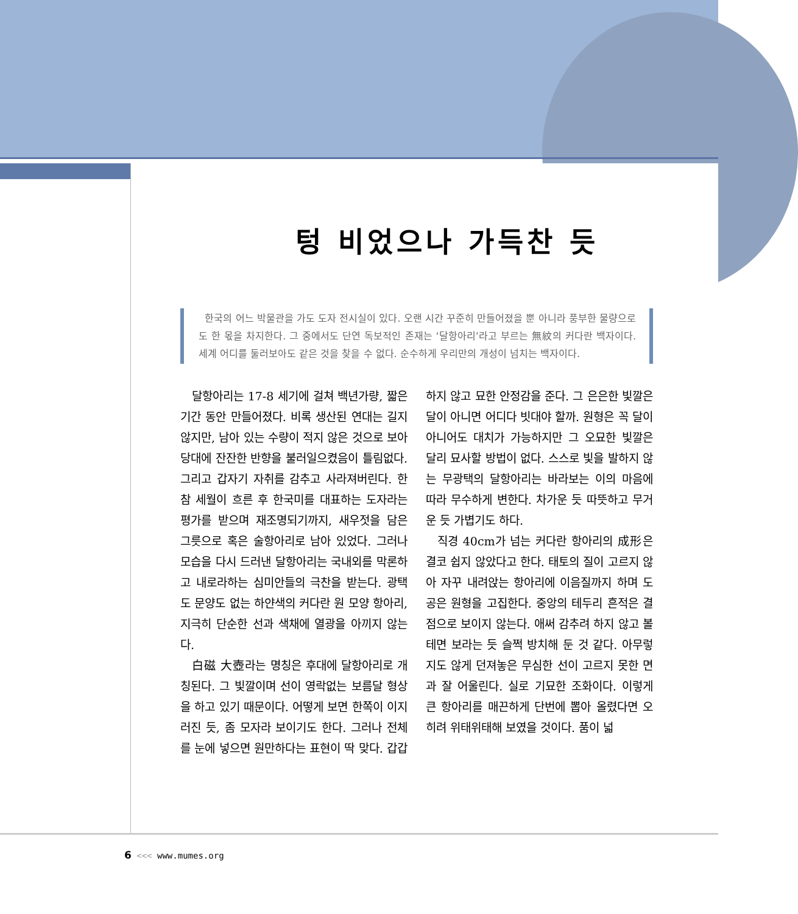텅 비었으나 가득찬 듯
한국의 어느 박물관을 가도 도자 전시실이 있다. 오랜 시간 꾸준히 만들어졌을 뿐 아니라 풍부한 물량으로도 한 몫을 차지한다. 그 중에서도 단연 독보적인 존재는 ‘달항아리’라고 부르는 無紋의 커다란 백자이다. 세계 어디를 둘러보아도 같은 것을 찾을 수 없다. 순수하게 우리만의 개성이 넘치는 백자이다.
달항아리는 17-8 세기에 걸쳐 백년가량, 짧은 기간 동안 만들어졌다. 비록 생산된 연대는 길지 않지만, 남아 있는 수량이 적지 않은 것으로 보아 당대에 잔잔한 반향을 불러일으켰음이 틀림없다. 그리고 갑자기 자취를 감추고 사라져버린다. 한참 세월이 흐른 후 한국미를 대표하는 도자라는 평가를 받으며 재조명되기까지, 새우젓을 담은 그릇으로 혹은 술항아리로 남아 있었다. 그러나 모습을 다시 드러낸 달항아리는 국내외를 막론하고 내로라하는 심미안들의 극찬을 받는다. 광택도 문양도 없는 하얀색의 커다란 원 모양 항아리, 지극히 단순한 선과 색채에 열광을 아끼지 않는다.
白磁 大壺라는 명칭은 후대에 달항아리로 개칭된다. 그 빛깔이며 선이 영락없는 보름달 형상을 하고 있기 때문이다. 어떻게 보면 한쪽이 이지러진 듯, 좀 모자라 보이기도 한다. 그러나 전체를 눈에 넣으면 원만하다는 표현이 딱 맞다. 갑갑하지 않고 묘한 안정감을 준다. 그 은은한 빛깔은 달이 아니면 어디다 빗대야 할까. 원형은 꼭 달이 아니어도 대치가 가능하지만 그 오묘한 빛깔은 달리 묘사할 방법이 없다. 스스로 빛을 발하지 않는 무광택의 달항아리는 바라보는 이의 마음에 따라 무수하게 변한다. 차가운 듯 따뜻하고 무거운 듯 가볍기도 하다.
직경 40cm가 넘는 커다란 항아리의 成形은 결코 쉽지 않았다고 한다. 태토의 질이 고르지 않아 자꾸 내려앉는 항아리에 이음질까지 하며 도공은 원형을 고집한다. 중앙의 테두리 흔적은 결점으로 보이지 않는다. 애써 감추려 하지 않고 볼 테면 보라는 듯 슬쩍 방치해 둔 것 같다. 아무렇지도 않게 던져놓은 무심한 선이 고르지 못한 면과 잘 어울린다. 실로 기묘한 조화이다. 이렇게 큰 항아리를 매끈하게 단번에 뽑아 올렸다면 오히려 위태위태해 보였을 것이다. 품이 넓
6 <<< www.mumes.org